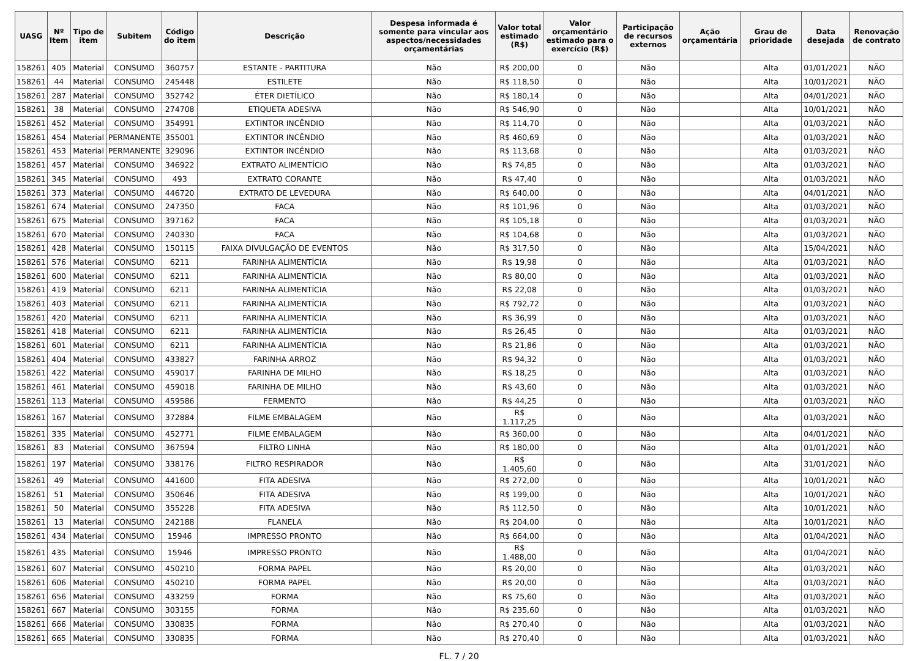| UASG | Nº Item | Tipo de item | Subitem | Código do item | Descrição | Despesa informada é somente para vincular aos aspectos/necessidades orçamentárias | Valor total estimado (R$) | Valor orçamentário estimado para o exercício (R$) | Participação de recursos externos | Ação orçamentária | Grau de prioridade | Data desejada | Renovação de contrato |
| --- | --- | --- | --- | --- | --- | --- | --- | --- | --- | --- | --- | --- | --- |
| 158261 | 405 | Material | CONSUMO | 360757 | ESTANTE - PARTITURA | Não | R$ 200,00 | 0 | Não | | Alta | 01/01/2021 | NÃO |
| 158261 | 44 | Material | CONSUMO | 245448 | ESTILETE | Não | R$ 118,50 | 0 | Não | | Alta | 10/01/2021 | NÃO |
| 158261 | 287 | Material | CONSUMO | 352742 | ÉTER DIETÍLICO | Não | R$ 180,14 | 0 | Não | | Alta | 04/01/2021 | NÃO |
| 158261 | 38 | Material | CONSUMO | 274708 | ETIQUETA ADESIVA | Não | R$ 546,90 | 0 | Não | | Alta | 10/01/2021 | NÃO |
| 158261 | 452 | Material | CONSUMO | 354991 | EXTINTOR INCÊNDIO | Não | R$ 114,70 | 0 | Não | | Alta | 01/03/2021 | NÃO |
| 158261 | 454 | Material | PERMANENTE | 355001 | EXTINTOR INCÊNDIO | Não | R$ 460,69 | 0 | Não | | Alta | 01/03/2021 | NÃO |
| 158261 | 453 | Material | PERMANENTE | 329096 | EXTINTOR INCÊNDIO | Não | R$ 113,68 | 0 | Não | | Alta | 01/03/2021 | NÃO |
| 158261 | 457 | Material | CONSUMO | 346922 | EXTRATO ALIMENTÍCIO | Não | R$ 74,85 | 0 | Não | | Alta | 01/03/2021 | NÃO |
| 158261 | 345 | Material | CONSUMO | 493 | EXTRATO CORANTE | Não | R$ 47,40 | 0 | Não | | Alta | 01/03/2021 | NÃO |
| 158261 | 373 | Material | CONSUMO | 446720 | EXTRATO DE LEVEDURA | Não | R$ 640,00 | 0 | Não | | Alta | 04/01/2021 | NÃO |
| 158261 | 674 | Material | CONSUMO | 247350 | FACA | Não | R$ 101,96 | 0 | Não | | Alta | 01/03/2021 | NÃO |
| 158261 | 675 | Material | CONSUMO | 397162 | FACA | Não | R$ 105,18 | 0 | Não | | Alta | 01/03/2021 | NÃO |
| 158261 | 670 | Material | CONSUMO | 240330 | FACA | Não | R$ 104,68 | 0 | Não | | Alta | 01/03/2021 | NÃO |
| 158261 | 428 | Material | CONSUMO | 150115 | FAIXA DIVULGAÇÃO DE EVENTOS | Não | R$ 317,50 | 0 | Não | | Alta | 15/04/2021 | NÃO |
| 158261 | 576 | Material | CONSUMO | 6211 | FARINHA ALIMENTÍCIA | Não | R$ 19,98 | 0 | Não | | Alta | 01/03/2021 | NÃO |
| 158261 | 600 | Material | CONSUMO | 6211 | FARINHA ALIMENTÍCIA | Não | R$ 80,00 | 0 | Não | | Alta | 01/03/2021 | NÃO |
| 158261 | 419 | Material | CONSUMO | 6211 | FARINHA ALIMENTÍCIA | Não | R$ 22,08 | 0 | Não | | Alta | 01/03/2021 | NÃO |
| 158261 | 403 | Material | CONSUMO | 6211 | FARINHA ALIMENTÍCIA | Não | R$ 792,72 | 0 | Não | | Alta | 01/03/2021 | NÃO |
| 158261 | 420 | Material | CONSUMO | 6211 | FARINHA ALIMENTÍCIA | Não | R$ 36,99 | 0 | Não | | Alta | 01/03/2021 | NÃO |
| 158261 | 418 | Material | CONSUMO | 6211 | FARINHA ALIMENTÍCIA | Não | R$ 26,45 | 0 | Não | | Alta | 01/03/2021 | NÃO |
| 158261 | 601 | Material | CONSUMO | 6211 | FARINHA ALIMENTÍCIA | Não | R$ 21,86 | 0 | Não | | Alta | 01/03/2021 | NÃO |
| 158261 | 404 | Material | CONSUMO | 433827 | FARINHA ARROZ | Não | R$ 94,32 | 0 | Não | | Alta | 01/03/2021 | NÃO |
| 158261 | 422 | Material | CONSUMO | 459017 | FARINHA DE MILHO | Não | R$ 18,25 | 0 | Não | | Alta | 01/03/2021 | NÃO |
| 158261 | 461 | Material | CONSUMO | 459018 | FARINHA DE MILHO | Não | R$ 43,60 | 0 | Não | | Alta | 01/03/2021 | NÃO |
| 158261 | 113 | Material | CONSUMO | 459586 | FERMENTO | Não | R$ 44,25 | 0 | Não | | Alta | 01/03/2021 | NÃO |
| 158261 | 167 | Material | CONSUMO | 372884 | FILME EMBALAGEM | Não | R$ 1.117,25 | 0 | Não | | Alta | 01/03/2021 | NÃO |
| 158261 | 335 | Material | CONSUMO | 452771 | FILME EMBALAGEM | Não | R$ 360,00 | 0 | Não | | Alta | 04/01/2021 | NÃO |
| 158261 | 83 | Material | CONSUMO | 367594 | FILTRO LINHA | Não | R$ 180,00 | 0 | Não | | Alta | 01/01/2021 | NÃO |
| 158261 | 197 | Material | CONSUMO | 338176 | FILTRO RESPIRADOR | Não | R$ 1.405,60 | 0 | Não | | Alta | 31/01/2021 | NÃO |
| 158261 | 49 | Material | CONSUMO | 441600 | FITA ADESIVA | Não | R$ 272,00 | 0 | Não | | Alta | 10/01/2021 | NÃO |
| 158261 | 51 | Material | CONSUMO | 350646 | FITA ADESIVA | Não | R$ 199,00 | 0 | Não | | Alta | 10/01/2021 | NÃO |
| 158261 | 50 | Material | CONSUMO | 355228 | FITA ADESIVA | Não | R$ 112,50 | 0 | Não | | Alta | 10/01/2021 | NÃO |
| 158261 | 13 | Material | CONSUMO | 242188 | FLANELA | Não | R$ 204,00 | 0 | Não | | Alta | 10/01/2021 | NÃO |
| 158261 | 434 | Material | CONSUMO | 15946 | IMPRESSO PRONTO | Não | R$ 664,00 | 0 | Não | | Alta | 01/04/2021 | NÃO |
| 158261 | 435 | Material | CONSUMO | 15946 | IMPRESSO PRONTO | Não | R$ 1.488,00 | 0 | Não | | Alta | 01/04/2021 | NÃO |
| 158261 | 607 | Material | CONSUMO | 450210 | FORMA PAPEL | Não | R$ 20,00 | 0 | Não | | Alta | 01/03/2021 | NÃO |
| 158261 | 606 | Material | CONSUMO | 450210 | FORMA PAPEL | Não | R$ 20,00 | 0 | Não | | Alta | 01/03/2021 | NÃO |
| 158261 | 656 | Material | CONSUMO | 433259 | FORMA | Não | R$ 75,60 | 0 | Não | | Alta | 01/03/2021 | NÃO |
| 158261 | 667 | Material | CONSUMO | 303155 | FORMA | Não | R$ 235,60 | 0 | Não | | Alta | 01/03/2021 | NÃO |
| 158261 | 666 | Material | CONSUMO | 330835 | FORMA | Não | R$ 270,40 | 0 | Não | | Alta | 01/03/2021 | NÃO |
| 158261 | 665 | Material | CONSUMO | 330835 | FORMA | Não | R$ 270,40 | 0 | Não | | Alta | 01/03/2021 | NÃO |
FL. 7 / 20